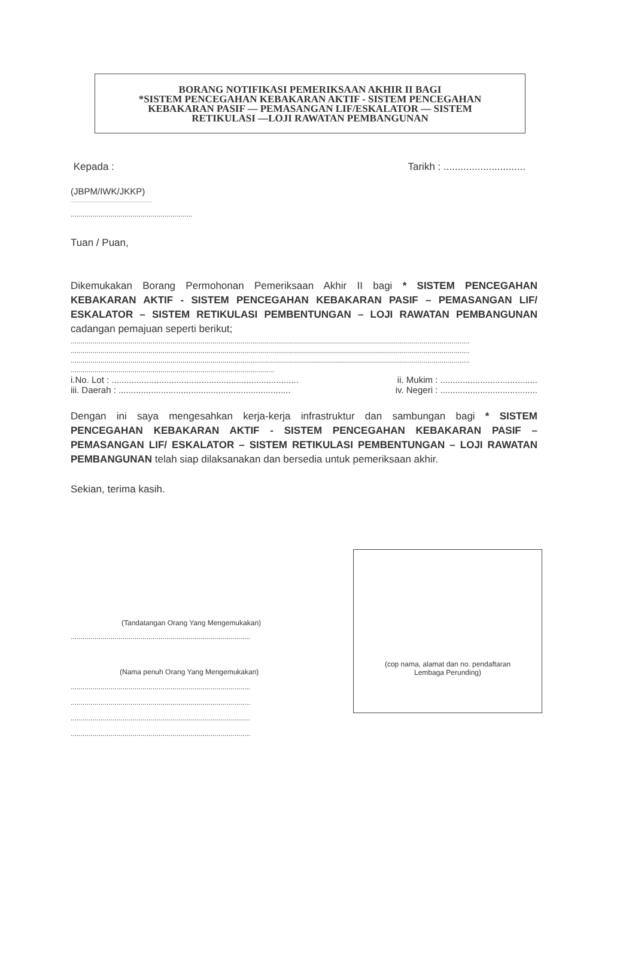BORANG NOTIFIKASI PEMERIKSAAN AKHIR II BAGI
*SISTEM PENCEGAHAN KEBAKARAN AKTIF - SISTEM PENCEGAHAN
KEBAKARAN PASIF — PEMASANGAN LIF/ESKALATOR — SISTEM
RETIKULASI —LOJI RAWATAN PEMBANGUNAN
Kepada : Tarikh : .............................
(JBPM/IWK/JKKP)
.............................................................
.............................................................
Tuan / Puan,
Dikemukakan Borang Permohonan Pemeriksaan Akhir II bagi * SISTEM PENCEGAHAN KEBAKARAN AKTIF - SISTEM PENCEGAHAN KEBAKARAN PASIF – PEMASANGAN LIF/ ESKALATOR – SISTEM RETIKULASI PEMBENTUNGAN – LOJI RAWATAN PEMBANGUNAN cadangan pemajuan seperti berikut;
........................................................................................................................................................................................................
........................................................................................................................................................................................................
........................................................................................................................................................................................................
......................................................................................................
i.No. Lot : ........................................................................... ii. Mukim : .......................................
iii. Daerah : ..................................................................... iv. Negeri : .......................................
Dengan ini saya mengesahkan kerja-kerja infrastruktur dan sambungan bagi * SISTEM PENCEGAHAN KEBAKARAN AKTIF - SISTEM PENCEGAHAN KEBAKARAN PASIF – PEMASANGAN LIF/ ESKALATOR – SISTEM RETIKULASI PEMBENTUNGAN – LOJI RAWATAN PEMBANGUNAN telah siap dilaksanakan dan bersedia untuk pemeriksaan akhir.
Sekian, terima kasih.
(Tandatangan Orang Yang Mengemukakan)
..........................................................................................
(Nama penuh Orang Yang Mengemukakan)
..........................................................................................
..........................................................................................
..........................................................................................
..........................................................................................
(cop nama, alamat dan no. pendaftaran
Lembaga Perunding)